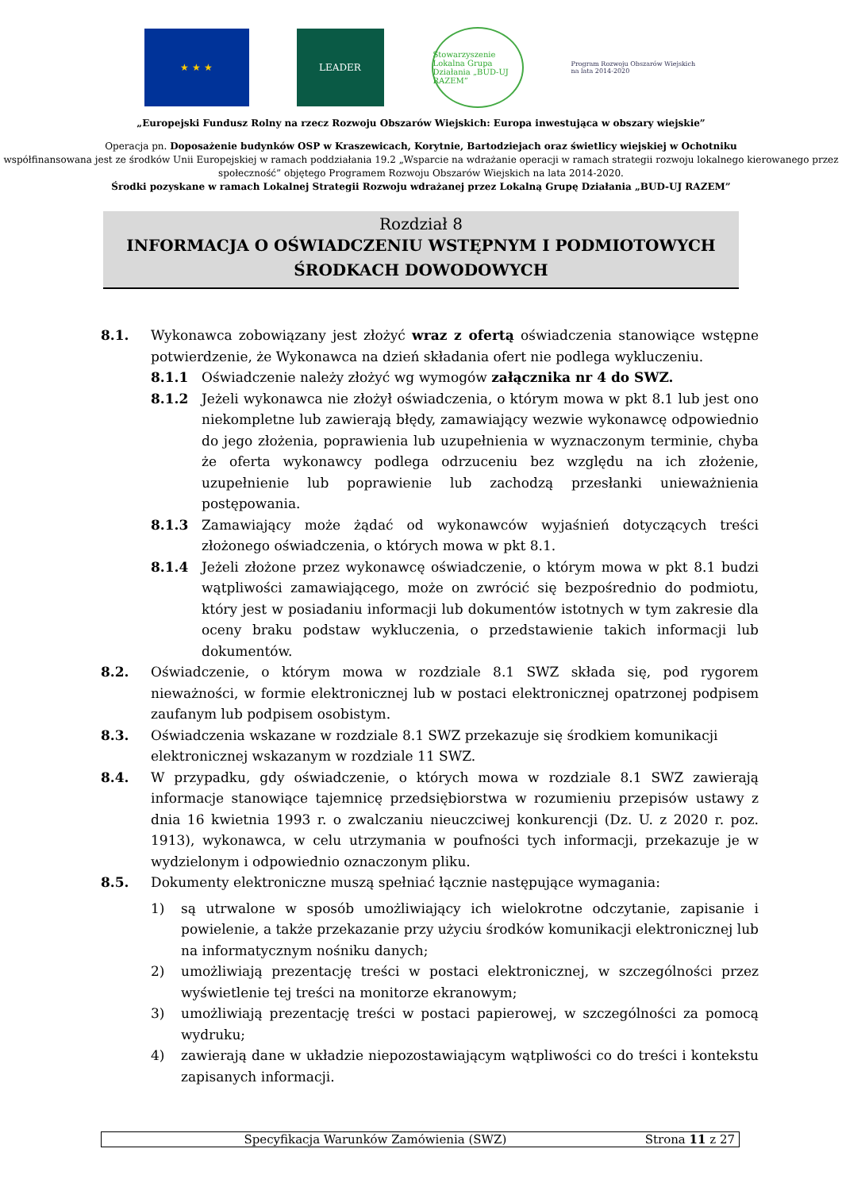★ ★ ★ LEADER
Stowarzyszenie Lokalna Grupa Działania „BUD-UJ RAZEM”
Program Rozwoju Obszarów Wiejskich na lata 2014-2020
„Europejski Fundusz Rolny na rzecz Rozwoju Obszarów Wiejskich: Europa inwestująca w obszary wiejskie”
Operacja pn. Doposażenie budynków OSP w Kraszewicach, Korytnie, Bartodziejach oraz świetlicy wiejskiej w Ochotniku
współfinansowana jest ze środków Unii Europejskiej w ramach poddziałania 19.2 „Wsparcie na wdrażanie operacji w ramach strategii rozwoju lokalnego kierowanego przez społeczność” objętego Programem Rozwoju Obszarów Wiejskich na lata 2014-2020.
Środki pozyskane w ramach Lokalnej Strategii Rozwoju wdrażanej przez Lokalną Grupę Działania „BUD-UJ RAZEM”
Rozdział 8
INFORMACJA O OŚWIADCZENIU WSTĘPNYM I PODMIOTOWYCH
ŚRODKACH DOWODOWYCH
8.1. Wykonawca zobowiązany jest złożyć wraz z ofertą oświadczenia stanowiące wstępne potwierdzenie, że Wykonawca na dzień składania ofert nie podlega wykluczeniu.
8.1.1 Oświadczenie należy złożyć wg wymogów załącznika nr 4 do SWZ.
8.1.2 Jeżeli wykonawca nie złożył oświadczenia, o którym mowa w pkt 8.1 lub jest ono niekompletne lub zawierają błędy, zamawiający wezwie wykonawcę odpowiednio do jego złożenia, poprawienia lub uzupełnienia w wyznaczonym terminie, chyba że oferta wykonawcy podlega odrzuceniu bez względu na ich złożenie, uzupełnienie lub poprawienie lub zachodzą przesłanki unieważnienia postępowania.
8.1.3 Zamawiający może żądać od wykonawców wyjaśnień dotyczących treści złożonego oświadczenia, o których mowa w pkt 8.1.
8.1.4 Jeżeli złożone przez wykonawcę oświadczenie, o którym mowa w pkt 8.1 budzi wątpliwości zamawiającego, może on zwrócić się bezpośrednio do podmiotu, który jest w posiadaniu informacji lub dokumentów istotnych w tym zakresie dla oceny braku podstaw wykluczenia, o przedstawienie takich informacji lub dokumentów.
8.2. Oświadczenie, o którym mowa w rozdziale 8.1 SWZ składa się, pod rygorem nieważności, w formie elektronicznej lub w postaci elektronicznej opatrzonej podpisem zaufanym lub podpisem osobistym.
8.3. Oświadczenia wskazane w rozdziale 8.1 SWZ przekazuje się środkiem komunikacji elektronicznej wskazanym w rozdziale 11 SWZ.
8.4. W przypadku, gdy oświadczenie, o których mowa w rozdziale 8.1 SWZ zawierają informacje stanowiące tajemnicę przedsiębiorstwa w rozumieniu przepisów ustawy z dnia 16 kwietnia 1993 r. o zwalczaniu nieuczciwej konkurencji (Dz. U. z 2020 r. poz. 1913), wykonawca, w celu utrzymania w poufności tych informacji, przekazuje je w wydzielonym i odpowiednio oznaczonym pliku.
8.5. Dokumenty elektroniczne muszą spełniać łącznie następujące wymagania:
1) są utrwalone w sposób umożliwiający ich wielokrotne odczytanie, zapisanie i powielenie, a także przekazanie przy użyciu środków komunikacji elektronicznej lub na informatycznym nośniku danych;
2) umożliwiają prezentację treści w postaci elektronicznej, w szczególności przez wyświetlenie tej treści na monitorze ekranowym;
3) umożliwiają prezentację treści w postaci papierowej, w szczególności za pomocą wydruku;
4) zawierają dane w układzie niepozostawiającym wątpliwości co do treści i kontekstu zapisanych informacji.
Specyfikacja Warunków Zamówienia (SWZ) Strona 11 z 27